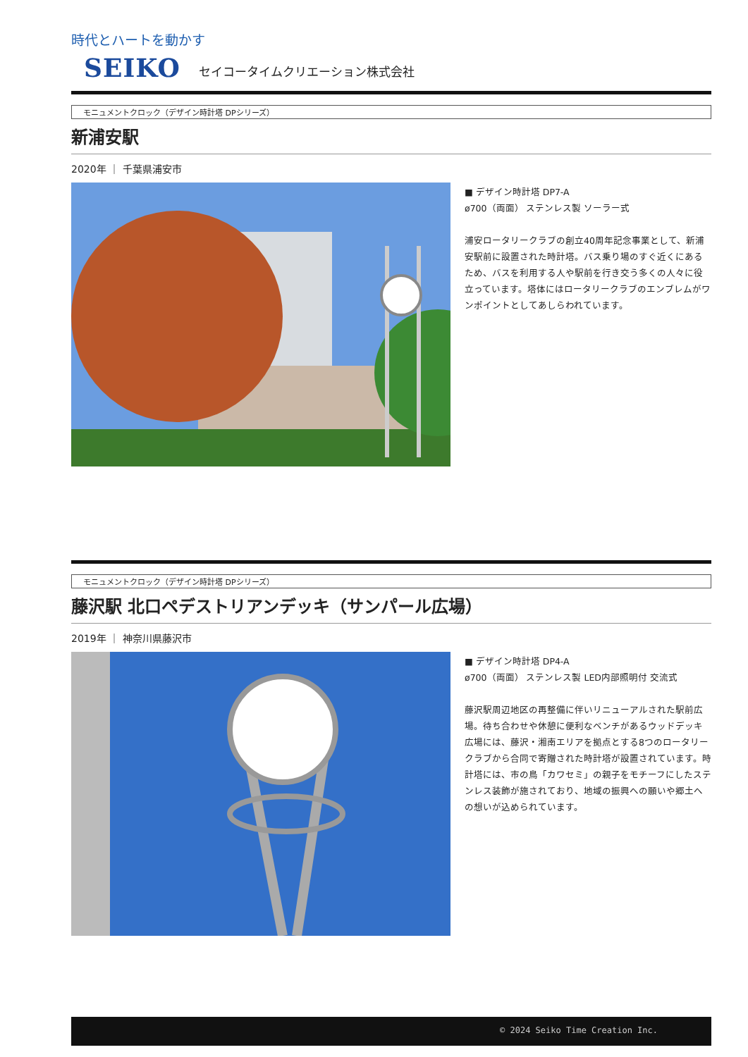時代とハートを動かす
SEIKO セイコータイムクリエーション株式会社
モニュメントクロック（デザイン時計塔 DPシリーズ）
新浦安駅
2020年 ｜ 千葉県浦安市
■ デザイン時計塔 DP7-A
ø700（両面） ステンレス製 ソーラー式
浦安ロータリークラブの創立40周年記念事業として、新浦安駅前に設置された時計塔。バス乗り場のすぐ近くにあるため、バスを利用する人や駅前を行き交う多くの人々に役立っています。塔体にはロータリークラブのエンブレムがワンポイントとしてあしらわれています。
モニュメントクロック（デザイン時計塔 DPシリーズ）
藤沢駅 北口ペデストリアンデッキ（サンパール広場）
2019年 ｜ 神奈川県藤沢市
■ デザイン時計塔 DP4-A
ø700（両面） ステンレス製 LED内部照明付 交流式
藤沢駅周辺地区の再整備に伴いリニューアルされた駅前広場。待ち合わせや休憩に便利なベンチがあるウッドデッキ広場には、藤沢・湘南エリアを拠点とする8つのロータリークラブから合同で寄贈された時計塔が設置されています。時計塔には、市の鳥「カワセミ」の親子をモチーフにしたステンレス装飾が施されており、地域の振興への願いや郷土への想いが込められています。
© 2024 Seiko Time Creation Inc.